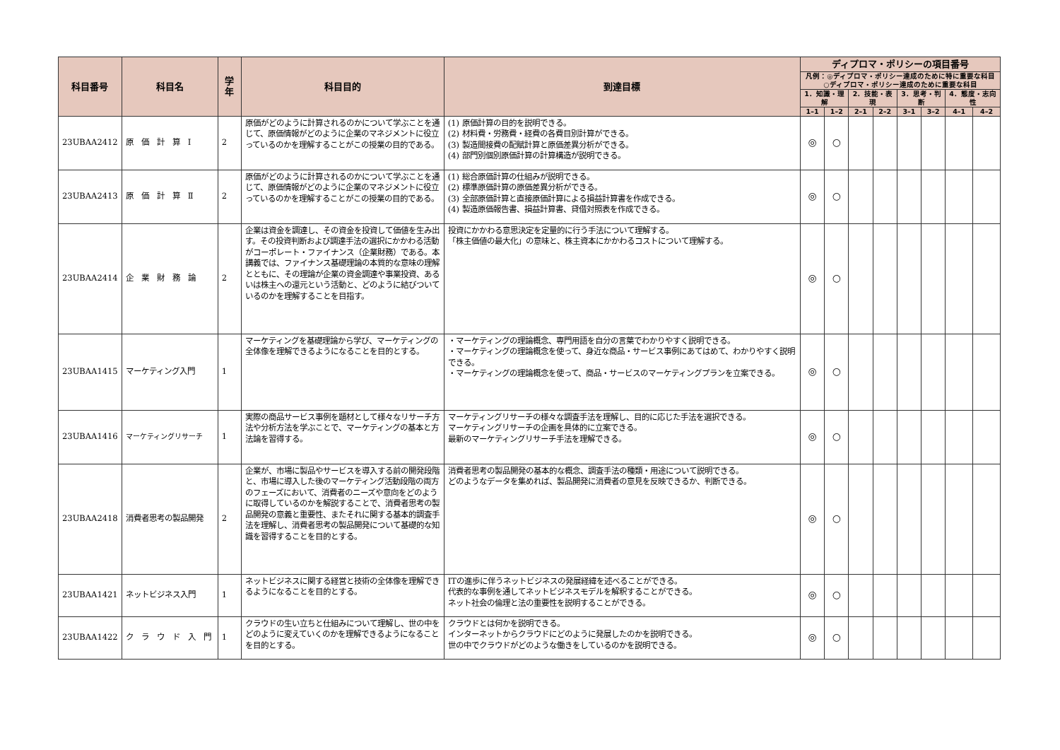| 科目番号 | 科目名 | 学年 | 科目目的 | 到達目標 | ディプロマ・ポリシーの項目番号 | | | | | | | |
| --- | --- | --- | --- | --- | --- | --- | --- | --- | --- | --- | --- | --- |
| | | | | | 凡例：◎ディプロマ・ポリシー達成のために特に重要な科目 ○ディプロマ・ポリシー達成のために重要な科目 | | | | | | | |
| | | | | | 1．知識・理解 | | 2．技能・表現 | | 3．思考・判断 | | 4．態度・志向性 | |
| | | | | | 1–1 | 1–2 | 2–1 | 2–2 | 3–1 | 3–2 | 4–1 | 4–2 |
| 23UBAA2412 | 原 価 計 算 Ⅰ | 2 | 原価がどのように計算されるのかについて学ぶことを通じて、原価情報がどのように企業のマネジメントに役立っているのかを理解することがこの授業の目的である。 | (1) 原価計算の目的を説明できる。 (2) 材料費・労務費・経費の各費目別計算ができる。 (3) 製造間接費の配賦計算と原価差異分析ができる。 (4) 部門別個別原価計算の計算構造が説明できる。 | ◎ | ○ | | | | | | |
| 23UBAA2413 | 原 価 計 算 Ⅱ | 2 | 原価がどのように計算されるのかについて学ぶことを通じて、原価情報がどのように企業のマネジメントに役立っているのかを理解することがこの授業の目的である。 | (1) 総合原価計算の仕組みが説明できる。 (2) 標準原価計算の原価差異分析ができる。 (3) 全部原価計算と直接原価計算による損益計算書を作成できる。 (4) 製造原価報告書、損益計算書、貸借対照表を作成できる。 | ◎ | ○ | | | | | | |
| 23UBAA2414 | 企 業 財 務 論 | 2 | 企業は資金を調達し、その資金を投資して価値を生み出す。その投資判断および調達手法の選択にかかわる活動がコーポレート・ファイナンス（企業財務）である。本講義では、ファイナンス基礎理論の本質的な意味の理解とともに、その理論が企業の資金調達や事業投資、あるいは株主への還元という活動と、どのように結びついているのかを理解することを目指す。 | 投資にかかわる意思決定を定量的に行う手法について理解する。 「株主価値の最大化」の意味と、株主資本にかかわるコストについて理解する。 | ◎ | ○ | | | | | | |
| 23UBAA1415 | マーケティング入門 | 1 | マーケティングを基礎理論から学び、マーケティングの全体像を理解できるようになることを目的とする。 | ・マーケティングの理論概念、専門用語を自分の言葉でわかりやすく説明できる。 ・マーケティングの理論概念を使って、身近な商品・サービス事例にあてはめて、わかりやすく説明できる。 ・マーケティングの理論概念を使って、商品・サービスのマーケティングプランを立案できる。 | ◎ | ○ | | | | | | |
| 23UBAA1416 | マーケティングリサーチ | 1 | 実際の商品サービス事例を題材として様々なリサーチ方法や分析方法を学ぶことで、マーケティングの基本と方法論を習得する。 | マーケティングリサーチの様々な調査手法を理解し、目的に応じた手法を選択できる。 マーケティングリサーチの企画を具体的に立案できる。 最新のマーケティングリサーチ手法を理解できる。 | ◎ | ○ | | | | | | |
| 23UBAA2418 | 消費者思考の製品開発 | 2 | 企業が、市場に製品やサービスを導入する前の開発段階と、市場に導入した後のマーケティング活動段階の両方のフェーズにおいて、消費者のニーズや意向をどのように取得しているのかを解説することで、消費者思考の製品開発の意義と重要性、またそれに関する基本的調査手法を理解し、消費者思考の製品開発について基礎的な知識を習得することを目的とする。 | 消費者思考の製品開発の基本的な概念、調査手法の種類・用途について説明できる。 どのようなデータを集めれば、製品開発に消費者の意見を反映できるか、判断できる。 | ◎ | ○ | | | | | | |
| 23UBAA1421 | ネットビジネス入門 | 1 | ネットビジネスに関する経営と技術の全体像を理解できるようになることを目的とする。 | ITの進歩に伴うネットビジネスの発展経緯を述べることができる。 代表的な事例を通してネットビジネスモデルを解釈することができる。 ネット社会の倫理と法の重要性を説明することができる。 | ◎ | ○ | | | | | | |
| 23UBAA1422 | ク ラ ウ ド 入 門 | 1 | クラウドの生い立ちと仕組みについて理解し、世の中をどのように変えていくのかを理解できるようになることを目的とする。 | クラウドとは何かを説明できる。 インターネットからクラウドにどのように発展したのかを説明できる。 世の中でクラウドがどのような働きをしているのかを説明できる。 | ◎ | ○ | | | | | | |